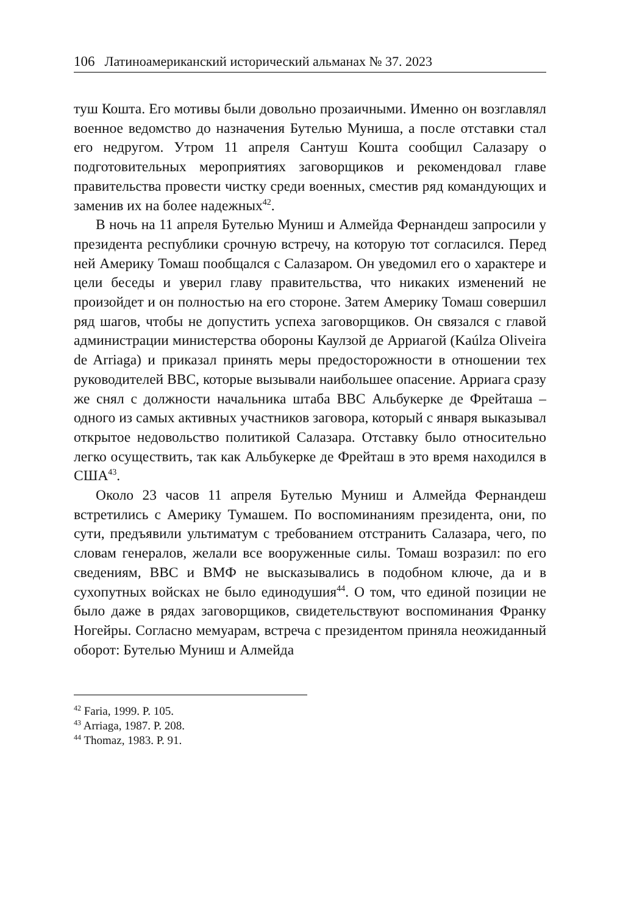106 Латиноамериканский исторический альманах № 37. 2023
туш Кошта. Его мотивы были довольно прозаичными. Именно он возглавлял военное ведомство до назначения Бутелью Муниша, а после отставки стал его недругом. Утром 11 апреля Сантуш Кошта сообщил Салазару о подготовительных мероприятиях заговорщиков и рекомендовал главе правительства провести чистку среди военных, сместив ряд командующих и заменив их на более надежных<sup>42</sup>.
В ночь на 11 апреля Бутелью Муниш и Алмейда Фернандеш запросили у президента республики срочную встречу, на которую тот согласился. Перед ней Америку Томаш пообщался с Салазаром. Он уведомил его о характере и цели беседы и уверил главу правительства, что никаких изменений не произойдет и он полностью на его стороне. Затем Америку Томаш совершил ряд шагов, чтобы не допустить успеха заговорщиков. Он связался с главой администрации министерства обороны Каулзой де Арриагой (Kaúlza Oliveira de Arriaga) и приказал принять меры предосторожности в отношении тех руководителей ВВС, которые вызывали наибольшее опасение. Арриага сразу же снял с должности начальника штаба ВВС Альбукерке де Фрейташа – одного из самых активных участников заговора, который с января выказывал открытое недовольство политикой Салазара. Отставку было относительно легко осуществить, так как Альбукерке де Фрейташ в это время находился в США<sup>43</sup>.
Около 23 часов 11 апреля Бутелью Муниш и Алмейда Фернандеш встретились с Америку Тумашем. По воспоминаниям президента, они, по сути, предъявили ультиматум с требованием отстранить Салазара, чего, по словам генералов, желали все вооруженные силы. Томаш возразил: по его сведениям, ВВС и ВМФ не высказывались в подобном ключе, да и в сухопутных войсках не было единодушия<sup>44</sup>. О том, что единой позиции не было даже в рядах заговорщиков, свидетельствуют воспоминания Франку Ногейры. Согласно мемуарам, встреча с президентом приняла неожиданный оборот: Бутелью Муниш и Алмейда
<sup>42</sup> Faria, 1999. P. 105.
<sup>43</sup> Arriaga, 1987. P. 208.
<sup>44</sup> Thomaz, 1983. P. 91.